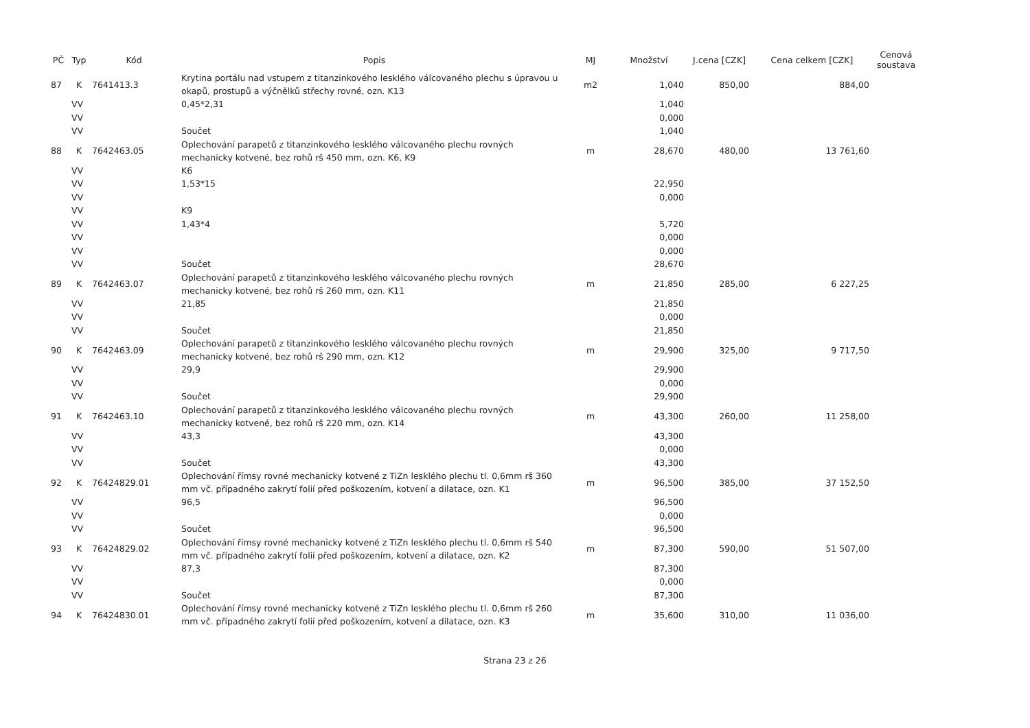| PČ | Typ | Kód | Popis | MJ | Množství | J.cena [CZK] | Cena celkem [CZK] | Cenová soustava |
| --- | --- | --- | --- | --- | --- | --- | --- | --- |
| 87 | K | 7641413.3 | Krytina portálu nad vstupem z titanzinkového lesklého válcovaného plechu s úpravou u okapů, prostupů a výčnělků střechy rovné, ozn. K13 | m2 | 1,040 | 850,00 | 884,00 | |
| | VV | | 0,45*2,31 | | 1,040 | | | |
| | VV | | | | 0,000 | | | |
| | VV | | Součet | | 1,040 | | | |
| 88 | K | 7642463.05 | Oplechování parapetů z titanzinkového lesklého válcovaného plechu rovných mechanicky kotvené, bez rohů rš 450 mm, ozn. K6, K9 | m | 28,670 | 480,00 | 13 761,60 | |
| | VV | | K6 | | | | | |
| | VV | | 1,53*15 | | 22,950 | | | |
| | VV | | | | 0,000 | | | |
| | VV | | K9 | | | | | |
| | VV | | 1,43*4 | | 5,720 | | | |
| | VV | | | | 0,000 | | | |
| | VV | | | | 0,000 | | | |
| | VV | | Součet | | 28,670 | | | |
| 89 | K | 7642463.07 | Oplechování parapetů z titanzinkového lesklého válcovaného plechu rovných mechanicky kotvené, bez rohů rš 260 mm, ozn. K11 | m | 21,850 | 285,00 | 6 227,25 | |
| | VV | | 21,85 | | 21,850 | | | |
| | VV | | | | 0,000 | | | |
| | VV | | Součet | | 21,850 | | | |
| 90 | K | 7642463.09 | Oplechování parapetů z titanzinkového lesklého válcovaného plechu rovných mechanicky kotvené, bez rohů rš 290 mm, ozn. K12 | m | 29,900 | 325,00 | 9 717,50 | |
| | VV | | 29,9 | | 29,900 | | | |
| | VV | | | | 0,000 | | | |
| | VV | | Součet | | 29,900 | | | |
| 91 | K | 7642463.10 | Oplechování parapetů z titanzinkového lesklého válcovaného plechu rovných mechanicky kotvené, bez rohů rš 220 mm, ozn. K14 | m | 43,300 | 260,00 | 11 258,00 | |
| | VV | | 43,3 | | 43,300 | | | |
| | VV | | | | 0,000 | | | |
| | VV | | Součet | | 43,300 | | | |
| 92 | K | 76424829.01 | Oplechování římsy rovné mechanicky kotvené z TiZn lesklého plechu tl. 0,6mm rš 360 mm vč. případného zakrytí folií před poškozením, kotvení a dilatace, ozn. K1 | m | 96,500 | 385,00 | 37 152,50 | |
| | VV | | 96,5 | | 96,500 | | | |
| | VV | | | | 0,000 | | | |
| | VV | | Součet | | 96,500 | | | |
| 93 | K | 76424829.02 | Oplechování římsy rovné mechanicky kotvené z TiZn lesklého plechu tl. 0,6mm rš 540 mm vč. případného zakrytí folií před poškozením, kotvení a dilatace, ozn. K2 | m | 87,300 | 590,00 | 51 507,00 | |
| | VV | | 87,3 | | 87,300 | | | |
| | VV | | | | 0,000 | | | |
| | VV | | Součet | | 87,300 | | | |
| 94 | K | 76424830.01 | Oplechování římsy rovné mechanicky kotvené z TiZn lesklého plechu tl. 0,6mm rš 260 mm vč. případného zakrytí folií před poškozením, kotvení a dilatace, ozn. K3 | m | 35,600 | 310,00 | 11 036,00 | |
Strana 23 z 26